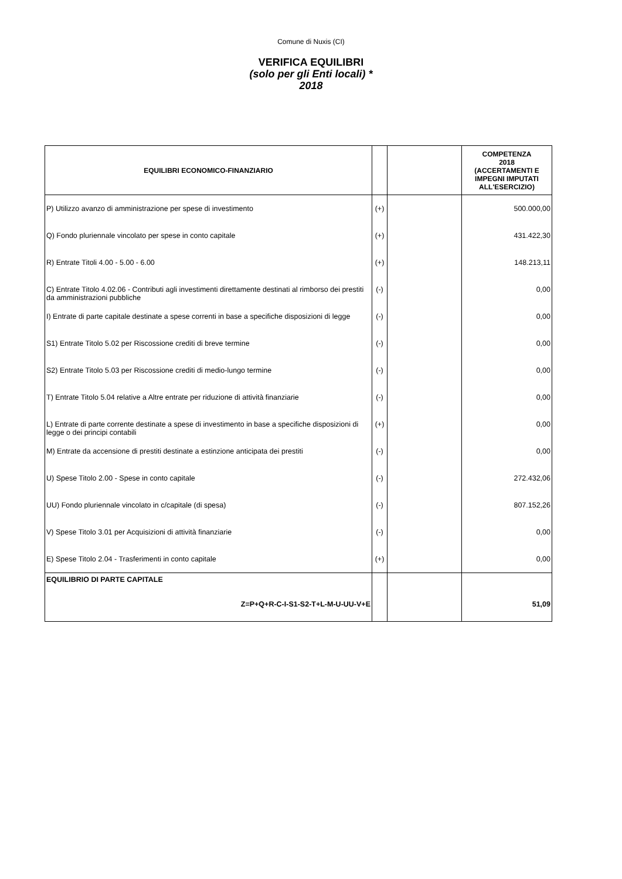Comune di Nuxis (CI)
VERIFICA EQUILIBRI
(solo per gli Enti locali) *
2018
| EQUILIBRI ECONOMICO-FINANZIARIO | | | COMPETENZA 2018 (ACCERTAMENTI E IMPEGNI IMPUTATI ALL'ESERCIZIO) |
| --- | --- | --- | --- |
| P) Utilizzo avanzo di amministrazione per spese di investimento | (+) | | 500.000,00 |
| Q) Fondo pluriennale vincolato per spese in conto capitale | (+) | | 431.422,30 |
| R) Entrate Titoli 4.00 - 5.00 - 6.00 | (+) | | 148.213,11 |
| C) Entrate Titolo 4.02.06 - Contributi agli investimenti direttamente destinati al rimborso dei prestiti da amministrazioni pubbliche | (-) | | 0,00 |
| I) Entrate di parte capitale destinate a spese correnti in base a specifiche disposizioni di legge | (-) | | 0,00 |
| S1) Entrate Titolo 5.02 per Riscossione crediti di breve termine | (-) | | 0,00 |
| S2) Entrate Titolo 5.03 per Riscossione crediti di medio-lungo termine | (-) | | 0,00 |
| T) Entrate Titolo 5.04 relative a Altre entrate per riduzione di attività finanziarie | (-) | | 0,00 |
| L) Entrate di parte corrente destinate a spese di investimento in base a specifiche disposizioni di legge o dei principi contabili | (+) | | 0,00 |
| M) Entrate da accensione di prestiti destinate a estinzione anticipata dei prestiti | (-) | | 0,00 |
| U) Spese Titolo 2.00 - Spese in conto capitale | (-) | | 272.432,06 |
| UU) Fondo pluriennale vincolato in c/capitale (di spesa) | (-) | | 807.152,26 |
| V) Spese Titolo 3.01 per Acquisizioni di attività finanziarie | (-) | | 0,00 |
| E) Spese Titolo 2.04 - Trasferimenti in conto capitale | (+) | | 0,00 |
| EQUILIBRIO DI PARTE CAPITALE Z=P+Q+R-C-I-S1-S2-T+L-M-U-UU-V+E | | | 51,09 |